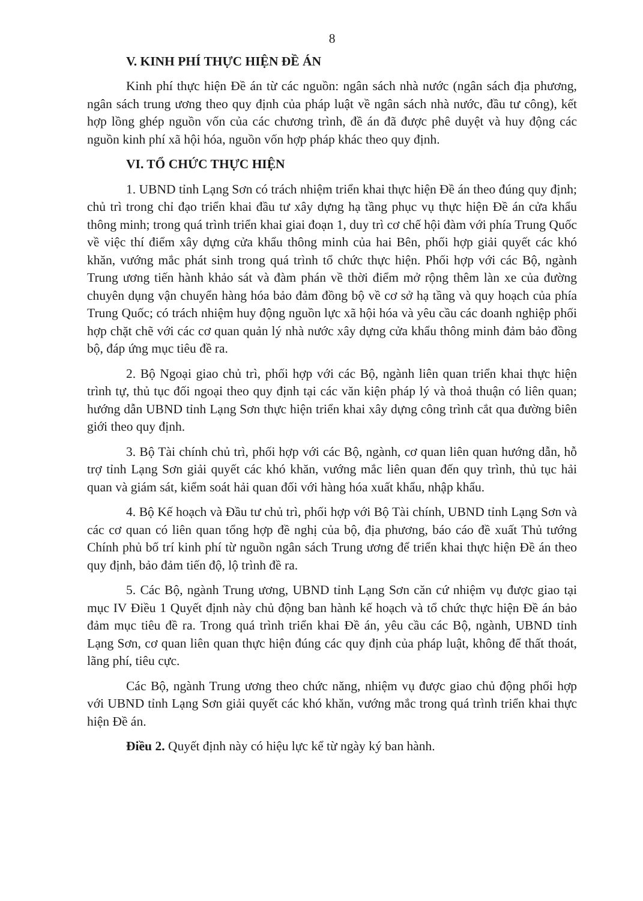8
V. KINH PHÍ THỰC HIỆN ĐỀ ÁN
Kinh phí thực hiện Đề án từ các nguồn: ngân sách nhà nước (ngân sách địa phương, ngân sách trung ương theo quy định của pháp luật về ngân sách nhà nước, đầu tư công), kết hợp lồng ghép nguồn vốn của các chương trình, đề án đã được phê duyệt và huy động các nguồn kinh phí xã hội hóa, nguồn vốn hợp pháp khác theo quy định.
VI. TỔ CHỨC THỰC HIỆN
1. UBND tỉnh Lạng Sơn có trách nhiệm triển khai thực hiện Đề án theo đúng quy định; chủ trì trong chỉ đạo triển khai đầu tư xây dựng hạ tầng phục vụ thực hiện Đề án cửa khẩu thông minh; trong quá trình triển khai giai đoạn 1, duy trì cơ chế hội đàm với phía Trung Quốc về việc thí điểm xây dựng cửa khẩu thông minh của hai Bên, phối hợp giải quyết các khó khăn, vướng mắc phát sinh trong quá trình tổ chức thực hiện. Phối hợp với các Bộ, ngành Trung ương tiến hành khảo sát và đàm phán về thời điểm mở rộng thêm làn xe của đường chuyên dụng vận chuyển hàng hóa bảo đảm đồng bộ về cơ sở hạ tầng và quy hoạch của phía Trung Quốc; có trách nhiệm huy động nguồn lực xã hội hóa và yêu cầu các doanh nghiệp phối hợp chặt chẽ với các cơ quan quản lý nhà nước xây dựng cửa khẩu thông minh đảm bảo đồng bộ, đáp ứng mục tiêu đề ra.
2. Bộ Ngoại giao chủ trì, phối hợp với các Bộ, ngành liên quan triển khai thực hiện trình tự, thủ tục đối ngoại theo quy định tại các văn kiện pháp lý và thoả thuận có liên quan; hướng dẫn UBND tỉnh Lạng Sơn thực hiện triển khai xây dựng công trình cắt qua đường biên giới theo quy định.
3. Bộ Tài chính chủ trì, phối hợp với các Bộ, ngành, cơ quan liên quan hướng dẫn, hỗ trợ tỉnh Lạng Sơn giải quyết các khó khăn, vướng mắc liên quan đến quy trình, thủ tục hải quan và giám sát, kiểm soát hải quan đối với hàng hóa xuất khẩu, nhập khẩu.
4. Bộ Kế hoạch và Đầu tư chủ trì, phối hợp với Bộ Tài chính, UBND tỉnh Lạng Sơn và các cơ quan có liên quan tổng hợp đề nghị của bộ, địa phương, báo cáo đề xuất Thủ tướng Chính phủ bố trí kinh phí từ nguồn ngân sách Trung ương để triển khai thực hiện Đề án theo quy định, bảo đảm tiến độ, lộ trình đề ra.
5. Các Bộ, ngành Trung ương, UBND tỉnh Lạng Sơn căn cứ nhiệm vụ được giao tại mục IV Điều 1 Quyết định này chủ động ban hành kế hoạch và tổ chức thực hiện Đề án bảo đảm mục tiêu đề ra. Trong quá trình triển khai Đề án, yêu cầu các Bộ, ngành, UBND tỉnh Lạng Sơn, cơ quan liên quan thực hiện đúng các quy định của pháp luật, không để thất thoát, lãng phí, tiêu cực.
Các Bộ, ngành Trung ương theo chức năng, nhiệm vụ được giao chủ động phối hợp với UBND tỉnh Lạng Sơn giải quyết các khó khăn, vướng mắc trong quá trình triển khai thực hiện Đề án.
Điều 2. Quyết định này có hiệu lực kể từ ngày ký ban hành.